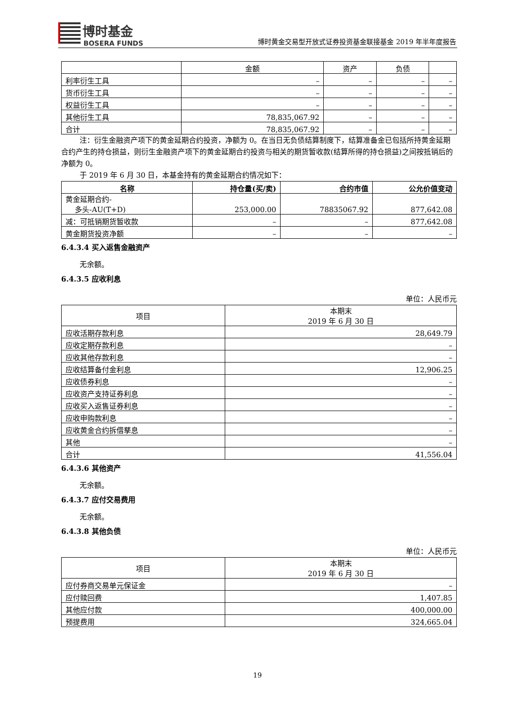博时基金
BOSERA FUNDS
博时黄金交易型开放式证券投资基金联接基金 2019 年半年度报告
| | 金额 | 资产 | 负债 | |
| 利率衍生工具 | – | – | – | – |
| 货币衍生工具 | – | – | – | – |
| 权益衍生工具 | – | – | – | – |
| 其他衍生工具 | 78,835,067.92 | – | – | – |
| 合计 | 78,835,067.92 | – | – | – |
注：衍生金融资产项下的黄金延期合约投资，净额为 0。在当日无负债结算制度下，结算准备金已包括所持黄金延期合约产生的持仓损益，则衍生金融资产项下的黄金延期合约投资与相关的期货暂收款(结算所得的持仓损益)之间按抵销后的净额为 0。
于 2019 年 6 月 30 日，本基金持有的黄金延期合约情况如下：
| 名称 | 持仓量(买/卖) | 合约市值 | 公允价值变动 |
| --- | --- | --- | --- |
| 黄金延期合约- 多头-AU(T+D) | 253,000.00 | 78835067.92 | 877,642.08 |
| 减：可抵销期货暂收款 | – | – | 877,642.08 |
| 黄金期货投资净额 | – | – | – |
6.4.3.4 买入返售金融资产
无余额。
6.4.3.5 应收利息
单位：人民币元
| 项目 | 本期末 2019 年 6 月 30 日 |
| 应收活期存款利息 | 28,649.79 |
| 应收定期存款利息 | – |
| 应收其他存款利息 | – |
| 应收结算备付金利息 | 12,906.25 |
| 应收债券利息 | – |
| 应收资产支持证券利息 | – |
| 应收买入返售证券利息 | – |
| 应收申购款利息 | – |
| 应收黄金合约拆借孳息 | – |
| 其他 | – |
| 合计 | 41,556.04 |
6.4.3.6 其他资产
无余额。
6.4.3.7 应付交易费用
无余额。
6.4.3.8 其他负债
单位：人民币元
| 项目 | 本期末 2019 年 6 月 30 日 |
| 应付券商交易单元保证金 | – |
| 应付赎回费 | 1,407.85 |
| 其他应付款 | 400,000.00 |
| 预提费用 | 324,665.04 |
19